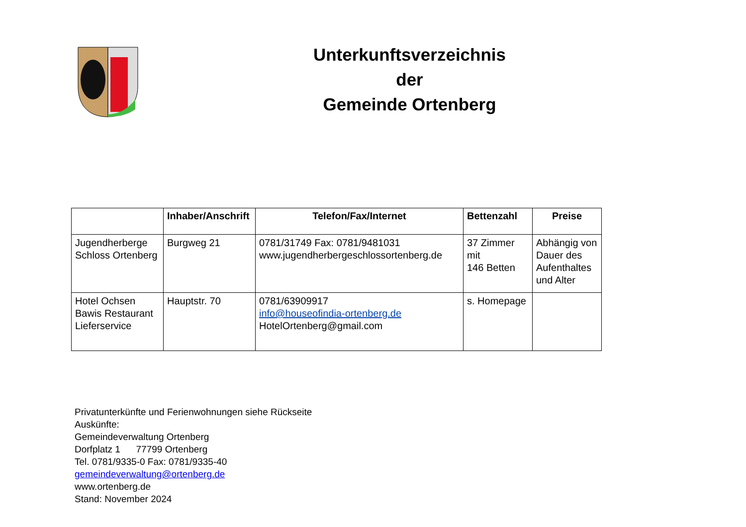Unterkunftsverzeichnis
der
Gemeinde Ortenberg
| | Inhaber/Anschrift | Telefon/Fax/Internet | Bettenzahl | Preise |
| --- | --- | --- | --- | --- |
| Jugendherberge Schloss Ortenberg | Burgweg 21 | 0781/31749 Fax: 0781/9481031 www.jugendherbergeschlossortenberg.de | 37 Zimmer mit 146 Betten | Abhängig von Dauer des Aufenthaltes und Alter |
| Hotel Ochsen Bawis Restaurant Lieferservice | Hauptstr. 70 | 0781/63909917 info@houseofindia-ortenberg.de HotelOrtenberg@gmail.com | s. Homepage | |
Privatunterkünfte und Ferienwohnungen siehe Rückseite
Auskünfte:
Gemeindeverwaltung Ortenberg
Dorfplatz 1 77799 Ortenberg
Tel. 0781/9335-0 Fax: 0781/9335-40
gemeindeverwaltung@ortenberg.de
www.ortenberg.de
Stand: November 2024